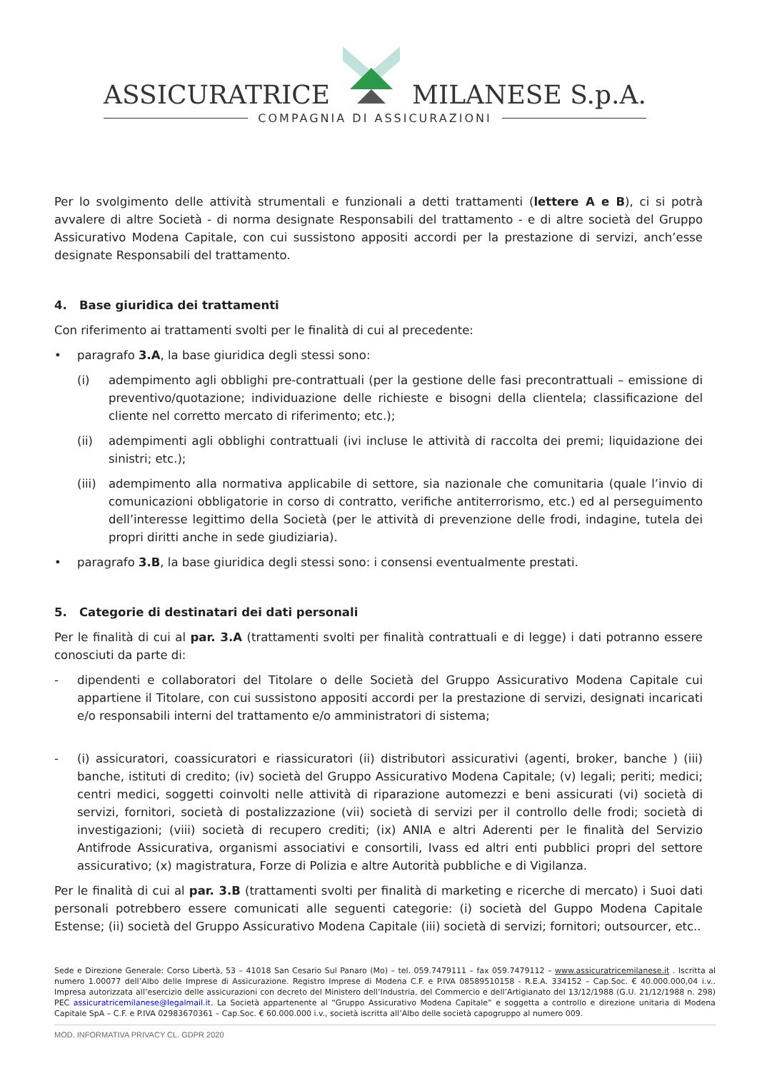ASSICURATRICE MILANESE S.p.A.
COMPAGNIA DI ASSICURAZIONI
Per lo svolgimento delle attività strumentali e funzionali a detti trattamenti (lettere A e B), ci si potrà avvalere di altre Società - di norma designate Responsabili del trattamento - e di altre società del Gruppo Assicurativo Modena Capitale, con cui sussistono appositi accordi per la prestazione di servizi, anch’esse designate Responsabili del trattamento.
4. Base giuridica dei trattamenti
Con riferimento ai trattamenti svolti per le finalità di cui al precedente:
• paragrafo 3.A, la base giuridica degli stessi sono:
(i) adempimento agli obblighi pre-contrattuali (per la gestione delle fasi precontrattuali – emissione di preventivo/quotazione; individuazione delle richieste e bisogni della clientela; classificazione del cliente nel corretto mercato di riferimento; etc.);
(ii) adempimenti agli obblighi contrattuali (ivi incluse le attività di raccolta dei premi; liquidazione dei sinistri; etc.);
(iii) adempimento alla normativa applicabile di settore, sia nazionale che comunitaria (quale l’invio di comunicazioni obbligatorie in corso di contratto, verifiche antiterrorismo, etc.) ed al perseguimento dell’interesse legittimo della Società (per le attività di prevenzione delle frodi, indagine, tutela dei propri diritti anche in sede giudiziaria).
• paragrafo 3.B, la base giuridica degli stessi sono: i consensi eventualmente prestati.
5. Categorie di destinatari dei dati personali
Per le finalità di cui al par. 3.A (trattamenti svolti per finalità contrattuali e di legge) i dati potranno essere conosciuti da parte di:
- dipendenti e collaboratori del Titolare o delle Società del Gruppo Assicurativo Modena Capitale cui appartiene il Titolare, con cui sussistono appositi accordi per la prestazione di servizi, designati incaricati e/o responsabili interni del trattamento e/o amministratori di sistema;
- (i) assicuratori, coassicuratori e riassicuratori (ii) distributori assicurativi (agenti, broker, banche ) (iii) banche, istituti di credito; (iv) società del Gruppo Assicurativo Modena Capitale; (v) legali; periti; medici; centri medici, soggetti coinvolti nelle attività di riparazione automezzi e beni assicurati (vi) società di servizi, fornitori, società di postalizzazione (vii) società di servizi per il controllo delle frodi; società di investigazioni; (viii) società di recupero crediti; (ix) ANIA e altri Aderenti per le finalità del Servizio Antifrode Assicurativa, organismi associativi e consortili, Ivass ed altri enti pubblici propri del settore assicurativo; (x) magistratura, Forze di Polizia e altre Autorità pubbliche e di Vigilanza.
Per le finalità di cui al par. 3.B (trattamenti svolti per finalità di marketing e ricerche di mercato) i Suoi dati personali potrebbero essere comunicati alle seguenti categorie: (i) società del Guppo Modena Capitale Estense; (ii) società del Gruppo Assicurativo Modena Capitale (iii) società di servizi; fornitori; outsourcer, etc..
Sede e Direzione Generale: Corso Libertà, 53 – 41018 San Cesario Sul Panaro (Mo) – tel. 059.7479111 – fax 059.7479112 – www.assicuratricemilanese.it . Iscritta al numero 1.00077 dell’Albo delle Imprese di Assicurazione. Registro Imprese di Modena C.F. e P.IVA 08589510158 - R.E.A. 334152 – Cap.Soc. € 40.000.000,04 i.v.. Impresa autorizzata all’esercizio delle assicurazioni con decreto del Ministero dell’Industria, del Commercio e dell’Artigianato del 13/12/1988 (G.U. 21/12/1988 n. 298) PEC assicuratricemilanese@legalmail.it. La Società appartenente al “Gruppo Assicurativo Modena Capitale” e soggetta a controllo e direzione unitaria di Modena Capitale SpA – C.F. e P.IVA 02983670361 – Cap.Soc. € 60.000.000 i.v., società iscritta all’Albo delle società capogruppo al numero 009.
MOD. INFORMATIVA PRIVACY CL. GDPR 2020